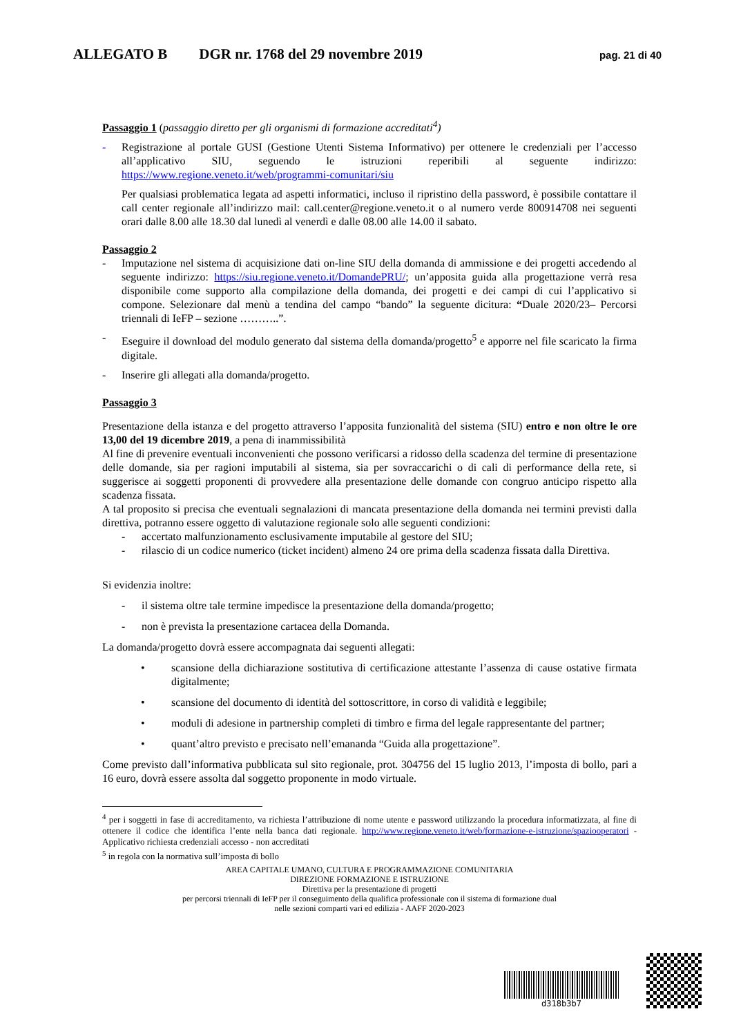ALLEGATO B DGR nr. 1768 del 29 novembre 2019 pag. 21 di 40
Passaggio 1 (passaggio diretto per gli organismi di formazione accreditati<sup>4</sup>)
- Registrazione al portale GUSI (Gestione Utenti Sistema Informativo) per ottenere le credenziali per l’accesso all’applicativo SIU, seguendo le istruzioni reperibili al seguente indirizzo: https://www.regione.veneto.it/web/programmi-comunitari/siu
Per qualsiasi problematica legata ad aspetti informatici, incluso il ripristino della password, è possibile contattare il call center regionale all’indirizzo mail: call.center@regione.veneto.it o al numero verde 800914708 nei seguenti orari dalle 8.00 alle 18.30 dal lunedì al venerdì e dalle 08.00 alle 14.00 il sabato.
Passaggio 2
- Imputazione nel sistema di acquisizione dati on-line SIU della domanda di ammissione e dei progetti accedendo al seguente indirizzo: https://siu.regione.veneto.it/DomandePRU/; un’apposita guida alla progettazione verrà resa disponibile come supporto alla compilazione della domanda, dei progetti e dei campi di cui l’applicativo si compone. Selezionare dal menù a tendina del campo “bando” la seguente dicitura: “Duale 2020/23– Percorsi triennali di IeFP – sezione ………..”.
- Eseguire il download del modulo generato dal sistema della domanda/progetto<sup>5</sup> e apporre nel file scaricato la firma digitale.
- Inserire gli allegati alla domanda/progetto.
Passaggio 3
Presentazione della istanza e del progetto attraverso l’apposita funzionalità del sistema (SIU) entro e non oltre le ore 13,00 del 19 dicembre 2019, a pena di inammissibilità
Al fine di prevenire eventuali inconvenienti che possono verificarsi a ridosso della scadenza del termine di presentazione delle domande, sia per ragioni imputabili al sistema, sia per sovraccarichi o di cali di performance della rete, si suggerisce ai soggetti proponenti di provvedere alla presentazione delle domande con congruo anticipo rispetto alla scadenza fissata.
A tal proposito si precisa che eventuali segnalazioni di mancata presentazione della domanda nei termini previsti dalla direttiva, potranno essere oggetto di valutazione regionale solo alle seguenti condizioni:
- accertato malfunzionamento esclusivamente imputabile al gestore del SIU;
- rilascio di un codice numerico (ticket incident) almeno 24 ore prima della scadenza fissata dalla Direttiva.
Si evidenzia inoltre:
- il sistema oltre tale termine impedisce la presentazione della domanda/progetto;
- non è prevista la presentazione cartacea della Domanda.
La domanda/progetto dovrà essere accompagnata dai seguenti allegati:
• scansione della dichiarazione sostitutiva di certificazione attestante l’assenza di cause ostative firmata digitalmente;
• scansione del documento di identità del sottoscrittore, in corso di validità e leggibile;
• moduli di adesione in partnership completi di timbro e firma del legale rappresentante del partner;
• quant’altro previsto e precisato nell’emananda “Guida alla progettazione”.
Come previsto dall’informativa pubblicata sul sito regionale, prot. 304756 del 15 luglio 2013, l’imposta di bollo, pari a 16 euro, dovrà essere assolta dal soggetto proponente in modo virtuale.
<sup>4</sup> per i soggetti in fase di accreditamento, va richiesta l’attribuzione di nome utente e password utilizzando la procedura informatizzata, al fine di ottenere il codice che identifica l’ente nella banca dati regionale. http://www.regione.veneto.it/web/formazione-e-istruzione/spaziooperatori - Applicativo richiesta credenziali accesso - non accreditati
<sup>5</sup> in regola con la normativa sull’imposta di bollo
AREA CAPITALE UMANO, CULTURA E PROGRAMMAZIONE COMUNITARIA
DIREZIONE FORMAZIONE E ISTRUZIONE
Direttiva per la presentazione di progetti
per percorsi triennali di IeFP per il conseguimento della qualifica professionale con il sistema di formazione dual
nelle sezioni comparti vari ed edilizia - AAFF 2020-2023
d318b3b7